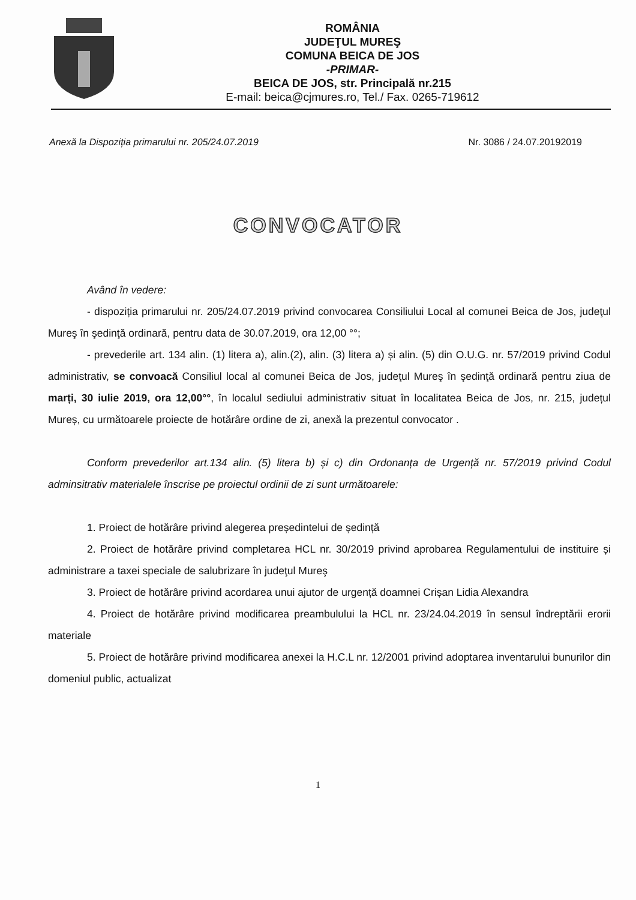ROMÂNIA
JUDEŢUL MUREŞ
COMUNA BEICA DE JOS
-PRIMAR-
BEICA DE JOS, str. Principală nr.215
E-mail: beica@cjmures.ro, Tel./ Fax. 0265-719612
Anexă la Dispoziția primarului nr. 205/24.07.2019 Nr. 3086 / 24.07.20192019
CONVOCATOR
Având în vedere:
- dispoziția primarului nr. 205/24.07.2019 privind convocarea Consiliului Local al comunei Beica de Jos, judeţul Mureş în şedinţă ordinară, pentru data de 30.07.2019, ora 12,00 °°;
- prevederile art. 134 alin. (1) litera a), alin.(2), alin. (3) litera a) și alin. (5) din O.U.G. nr. 57/2019 privind Codul administrativ, se convoacă Consiliul local al comunei Beica de Jos, judeţul Mureş în şedinţă ordinară pentru ziua de marți, 30 iulie 2019, ora 12,00°°, în localul sediului administrativ situat în localitatea Beica de Jos, nr. 215, județul Mureș, cu următoarele proiecte de hotărâre ordine de zi, anexă la prezentul convocator .
Conform prevederilor art.134 alin. (5) litera b) și c) din Ordonanța de Urgență nr. 57/2019 privind Codul adminsitrativ materialele înscrise pe proiectul ordinii de zi sunt următoarele:
1. Proiect de hotărâre privind alegerea președintelui de ședință
2. Proiect de hotărâre privind completarea HCL nr. 30/2019 privind aprobarea Regulamentului de instituire și administrare a taxei speciale de salubrizare în judeţul Mureş
3. Proiect de hotărâre privind acordarea unui ajutor de urgență doamnei Crișan Lidia Alexandra
4. Proiect de hotărâre privind modificarea preambulului la HCL nr. 23/24.04.2019 în sensul îndreptării erorii materiale
5. Proiect de hotărâre privind modificarea anexei la H.C.L nr. 12/2001 privind adoptarea inventarului bunurilor din domeniul public, actualizat
1